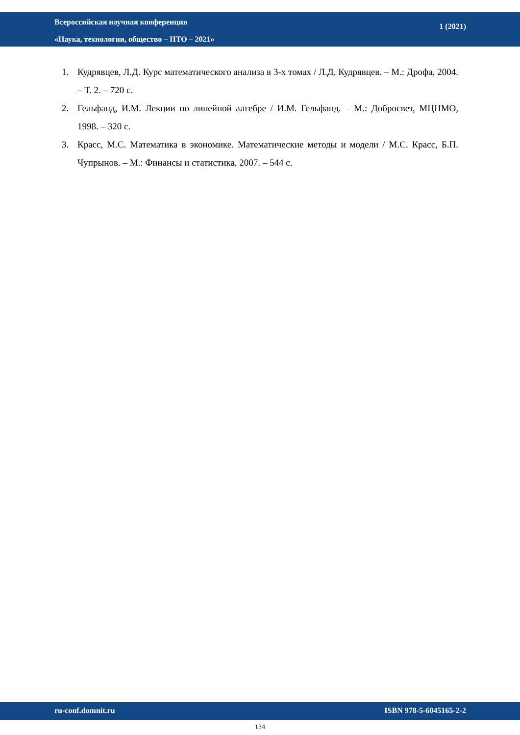Всероссийская научная конференция
«Наука, технологии, общество – НТО – 2021»
1 (2021)
1. Кудрявцев, Л.Д. Курс математического анализа в 3-х томах / Л.Д. Кудрявцев. – М.: Дрофа, 2004. – Т. 2. – 720 с.
2. Гельфанд, И.М. Лекции по линейной алгебре / И.М. Гельфанд. – М.: Добросвет, МЦНМО, 1998. – 320 с.
3. Красс, М.С. Математика в экономике. Математические методы и модели / М.С. Красс, Б.П. Чупрынов. – М.: Финансы и статистика, 2007. – 544 с.
ru-conf.domnit.ru ISBN 978-5-6045165-2-2
134